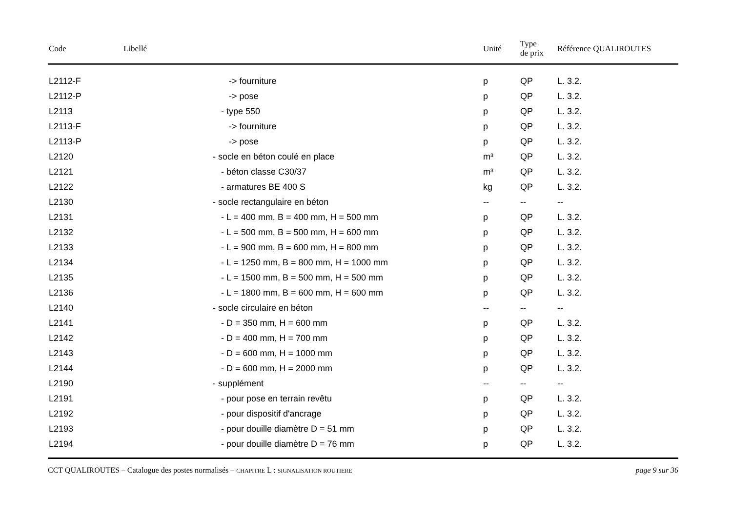| Code | Libellé | Unité | Type de prix | Référence QUALIROUTES |
| --- | --- | --- | --- | --- |
| L2112-F | -> fourniture | p | QP | L. 3.2. |
| L2112-P | -> pose | p | QP | L. 3.2. |
| L2113 | - type 550 | p | QP | L. 3.2. |
| L2113-F | -> fourniture | p | QP | L. 3.2. |
| L2113-P | -> pose | p | QP | L. 3.2. |
| L2120 | - socle en béton coulé en place | m³ | QP | L. 3.2. |
| L2121 | - béton classe C30/37 | m³ | QP | L. 3.2. |
| L2122 | - armatures BE 400 S | kg | QP | L. 3.2. |
| L2130 | - socle rectangulaire en béton | -- | -- | -- |
| L2131 | - L = 400 mm, B = 400 mm, H = 500 mm | p | QP | L. 3.2. |
| L2132 | - L = 500 mm, B = 500 mm, H = 600 mm | p | QP | L. 3.2. |
| L2133 | - L = 900 mm, B = 600 mm, H = 800 mm | p | QP | L. 3.2. |
| L2134 | - L = 1250 mm, B = 800 mm, H = 1000 mm | p | QP | L. 3.2. |
| L2135 | - L = 1500 mm, B = 500 mm, H = 500 mm | p | QP | L. 3.2. |
| L2136 | - L = 1800 mm, B = 600 mm, H = 600 mm | p | QP | L. 3.2. |
| L2140 | - socle circulaire en béton | -- | -- | -- |
| L2141 | - D = 350 mm, H = 600 mm | p | QP | L. 3.2. |
| L2142 | - D = 400 mm, H = 700 mm | p | QP | L. 3.2. |
| L2143 | - D = 600 mm, H = 1000 mm | p | QP | L. 3.2. |
| L2144 | - D = 600 mm, H = 2000 mm | p | QP | L. 3.2. |
| L2190 | - supplément | -- | -- | -- |
| L2191 | - pour pose en terrain revêtu | p | QP | L. 3.2. |
| L2192 | - pour dispositif d'ancrage | p | QP | L. 3.2. |
| L2193 | - pour douille diamètre D = 51 mm | p | QP | L. 3.2. |
| L2194 | - pour douille diamètre D = 76 mm | p | QP | L. 3.2. |
CCT QUALIROUTES – Catalogue des postes normalisés – CHAPITRE L : SIGNALISATION ROUTIERE page 9 sur 36